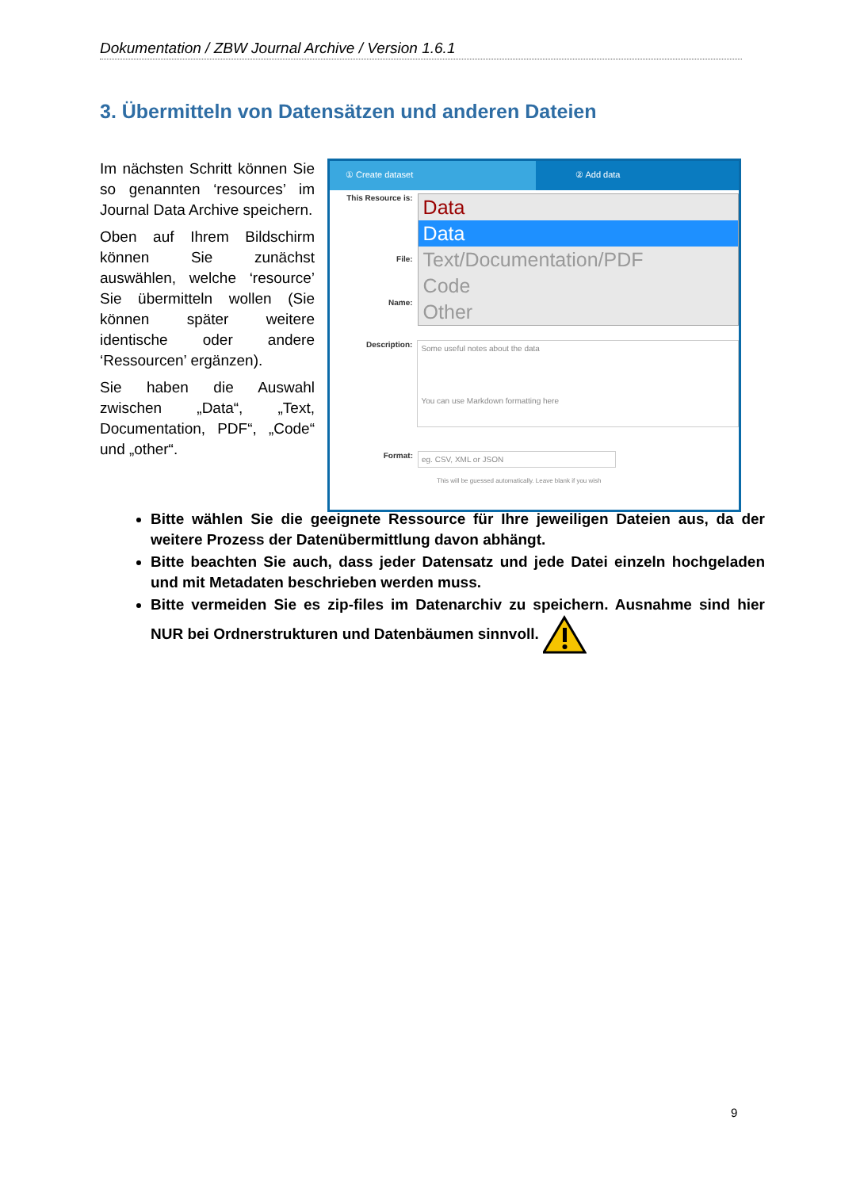Dokumentation / ZBW Journal Archive / Version 1.6.1
3. Übermitteln von Datensätzen und anderen Dateien
Im nächsten Schritt können Sie so genannten ‘resources’ im Journal Data Archive speichern.
Oben auf Ihrem Bildschirm können Sie zunächst auswählen, welche ‘resource’ Sie übermitteln wollen (Sie können später weitere identische oder andere ‘Ressourcen’ ergänzen).
Sie haben die Auswahl zwischen „Data“, „Text, Documentation, PDF“, „Code“ und „other“.
① Create dataset ② Add data
This Resource is:
File:
Name:
Data
Data
Text/Documentation/PDF
Code
Other
Description:
Some useful notes about the data
You can use Markdown formatting here
Format:
eg. CSV, XML or JSON
This will be guessed automatically. Leave blank if you wish
Bitte wählen Sie die geeignete Ressource für Ihre jeweiligen Dateien aus, da der weitere Prozess der Datenübermittlung davon abhängt.
Bitte beachten Sie auch, dass jeder Datensatz und jede Datei einzeln hochgeladen und mit Metadaten beschrieben werden muss.
Bitte vermeiden Sie es zip-files im Datenarchiv zu speichern. Ausnahme sind hier NUR bei Ordnerstrukturen und Datenbäumen sinnvoll.
9